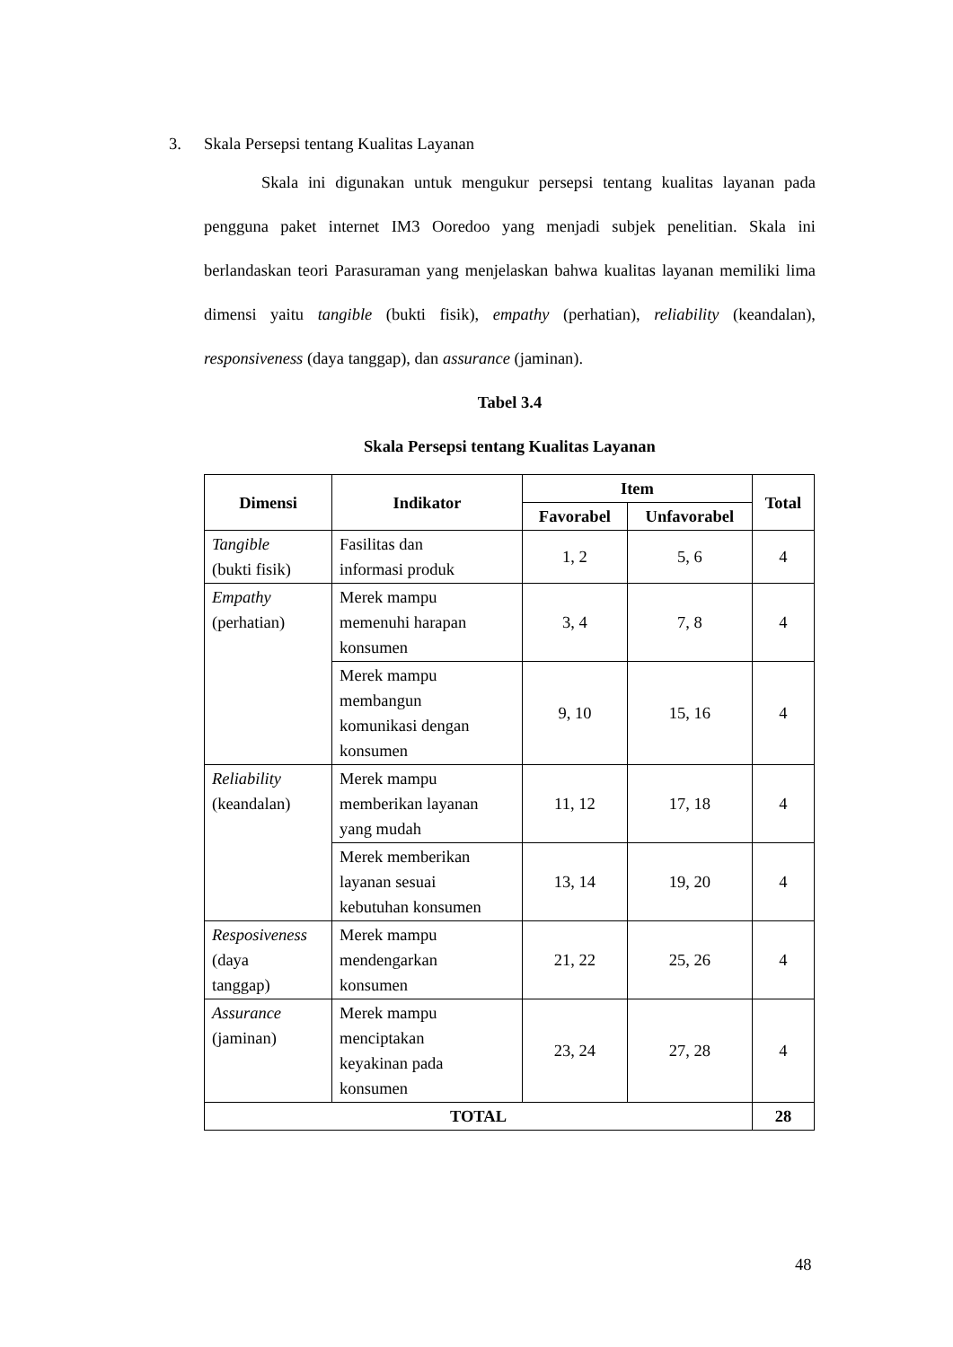3. Skala Persepsi tentang Kualitas Layanan
Skala ini digunakan untuk mengukur persepsi tentang kualitas layanan pada pengguna paket internet IM3 Ooredoo yang menjadi subjek penelitian. Skala ini berlandaskan teori Parasuraman yang menjelaskan bahwa kualitas layanan memiliki lima dimensi yaitu tangible (bukti fisik), empathy (perhatian), reliability (keandalan), responsiveness (daya tanggap), dan assurance (jaminan).
Tabel 3.4
Skala Persepsi tentang Kualitas Layanan
| Dimensi | Indikator | Item | | Total |
| --- | --- | --- | --- | --- |
| | | Favorabel | Unfavorabel | |
| Tangible (bukti fisik) | Fasilitas dan informasi produk | 1, 2 | 5, 6 | 4 |
| Empathy (perhatian) | Merek mampu memenuhi harapan konsumen | 3, 4 | 7, 8 | 4 |
| | Merek mampu membangun komunikasi dengan konsumen | 9, 10 | 15, 16 | 4 |
| Reliability (keandalan) | Merek mampu memberikan layanan yang mudah | 11, 12 | 17, 18 | 4 |
| | Merek memberikan layanan sesuai kebutuhan konsumen | 13, 14 | 19, 20 | 4 |
| Resposiveness (daya tanggap) | Merek mampu mendengarkan konsumen | 21, 22 | 25, 26 | 4 |
| Assurance (jaminan) | Merek mampu menciptakan keyakinan pada konsumen | 23, 24 | 27, 28 | 4 |
| TOTAL | | | | 28 |
48